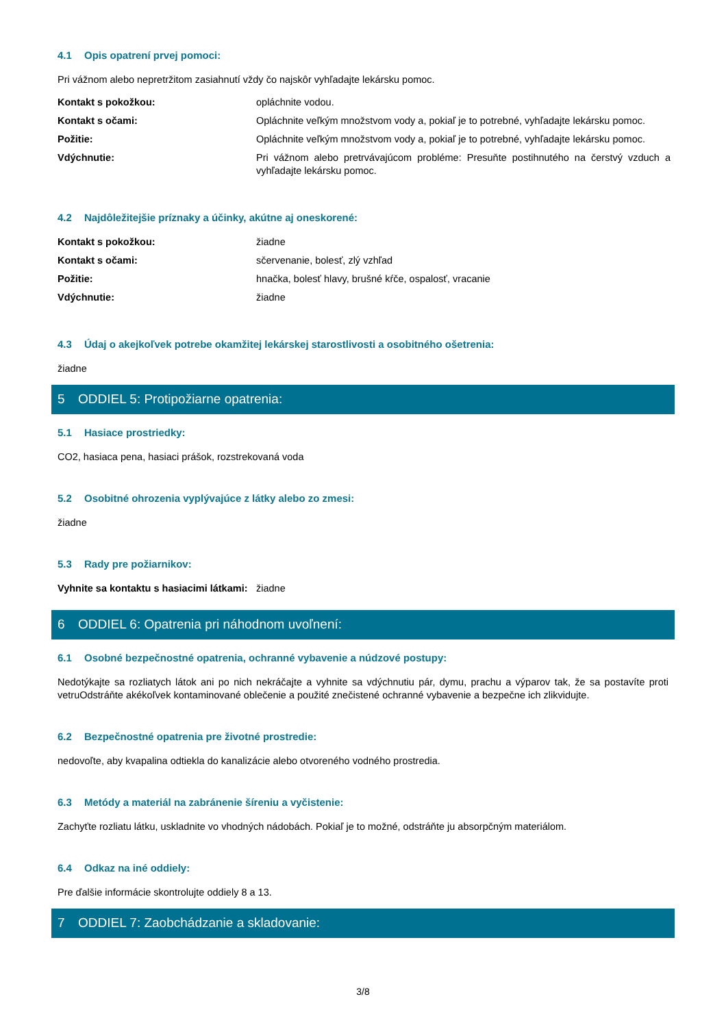4.1 Opis opatrení prvej pomoci:
Pri vážnom alebo nepretržitom zasiahnutí vždy čo najskôr vyhľadajte lekársku pomoc.
| Kontakt s pokožkou: | opláchnite vodou. |
| Kontakt s očami: | Opláchnite veľkým množstvom vody a, pokiaľ je to potrebné, vyhľadajte lekársku pomoc. |
| Požitie: | Opláchnite veľkým množstvom vody a, pokiaľ je to potrebné, vyhľadajte lekársku pomoc. |
| Vdýchnutie: | Pri vážnom alebo pretrvávajúcom probléme: Presuňte postihnutého na čerstvý vzduch a vyhľadajte lekársku pomoc. |
4.2 Najdôležitejšie príznaky a účinky, akútne aj oneskorené:
| Kontakt s pokožkou: | žiadne |
| Kontakt s očami: | sčervenanie, bolesť, zlý vzhľad |
| Požitie: | hnačka, bolesť hlavy, brušné kŕče, ospalosť, vracanie |
| Vdýchnutie: | žiadne |
4.3 Údaj o akejkoľvek potrebe okamžitej lekárskej starostlivosti a osobitného ošetrenia:
žiadne
5 ODDIEL 5: Protipožiarne opatrenia:
5.1 Hasiace prostriedky:
CO2, hasiaca pena, hasiaci prášok, rozstrekovaná voda
5.2 Osobitné ohrozenia vyplývajúce z látky alebo zo zmesi:
žiadne
5.3 Rady pre požiarnikov:
| Vyhnite sa kontaktu s hasiacimi látkami: | žiadne |
6 ODDIEL 6: Opatrenia pri náhodnom uvoľnení:
6.1 Osobné bezpečnostné opatrenia, ochranné vybavenie a núdzové postupy:
Nedotýkajte sa rozliatych látok ani po nich nekráčajte a vyhnite sa vdýchnutiu pár, dymu, prachu a výparov tak, že sa postavíte proti vetruOdstráňte akékoľvek kontaminované oblečenie a použité znečistené ochranné vybavenie a bezpečne ich zlikvidujte.
6.2 Bezpečnostné opatrenia pre životné prostredie:
nedovoľte, aby kvapalina odtiekla do kanalizácie alebo otvoreného vodného prostredia.
6.3 Metódy a materiál na zabránenie šíreniu a vyčistenie:
Zachyťte rozliatu látku, uskladnite vo vhodných nádobách. Pokiaľ je to možné, odstráňte ju absorpčným materiálom.
6.4 Odkaz na iné oddiely:
Pre ďalšie informácie skontrolujte oddiely 8 a 13.
7 ODDIEL 7: Zaobchádzanie a skladovanie:
3/8